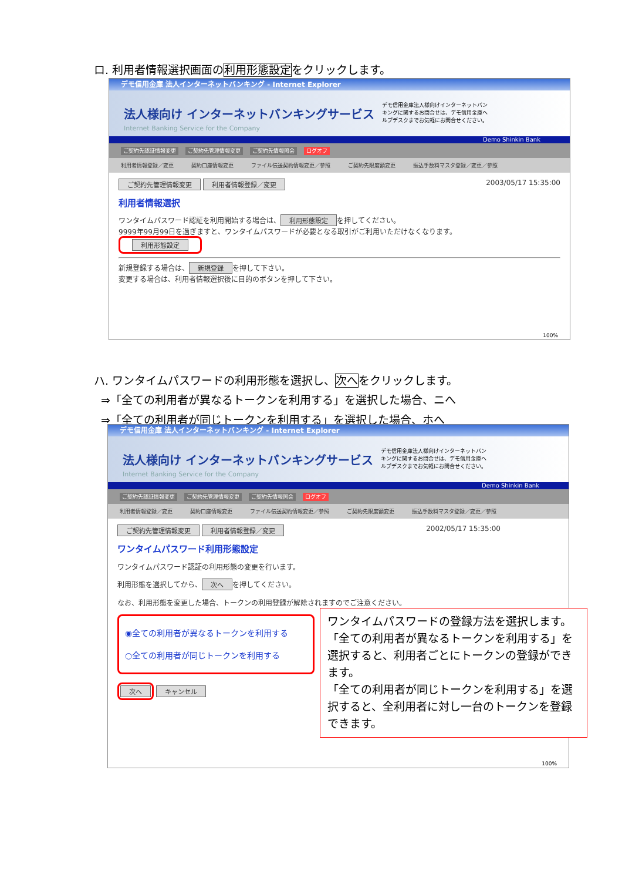ロ. 利用者情報選択画面の利用形態設定をクリックします。
デモ信用金庫 法人インターネットバンキング - Internet Explorer
法人様向け インターネットバンキングサービス
Internet Banking Service for the Company
デモ信用金庫法人様向けインターネットバンキングに関するお問合せは、デモ信用金庫ヘルプデスクまでお気軽にお問合せください。
Demo Shinkin Bank
ご契約先認証情報変更 ご契約先管理情報変更 ご契約先情報照会 ログオフ
利用者情報登録／変更 契約口座情報変更 ファイル伝送契約情報変更／参照 ご契約先限度額変更 振込手数料マスタ登録／変更／参照
ご契約先管理情報変更 利用者情報登録／変更 2003/05/17 15:35:00
利用者情報選択
ワンタイムパスワード認証を利用開始する場合は、 利用形態設定 を押してください。
9999年99月99日を過ぎますと、ワンタイムパスワードが必要となる取引がご利用いただけなくなります。
利用形態設定
新規登録する場合は、 新規登録 を押して下さい。
変更する場合は、利用者情報選択後に目的のボタンを押して下さい。
100%
ハ. ワンタイムパスワードの利用形態を選択し、次へをクリックします。
⇒「全ての利用者が異なるトークンを利用する」を選択した場合、ニへ
⇒「全ての利用者が同じトークンを利用する」を選択した場合、ホへ
デモ信用金庫 法人インターネットバンキング - Internet Explorer
法人様向け インターネットバンキングサービス
Internet Banking Service for the Company
デモ信用金庫法人様向けインターネットバンキングに関するお問合せは、デモ信用金庫ヘルプデスクまでお気軽にお問合せください。
Demo Shinkin Bank
ご契約先認証情報変更 ご契約先管理情報変更 ご契約先情報照会 ログオフ
利用者情報登録／変更 契約口座情報変更 ファイル伝送契約情報変更／参照 ご契約先限度額変更 振込手数料マスタ登録／変更／参照
ご契約先管理情報変更 利用者情報登録／変更 2002/05/17 15:35:00
ワンタイムパスワード利用形態設定
ワンタイムパスワード認証の利用形態の変更を行います。
利用形態を選択してから、 次へ を押してください。
なお、利用形態を変更した場合、トークンの利用登録が解除されますのでご注意ください。
◉全ての利用者が異なるトークンを利用する
○全ての利用者が同じトークンを利用する
次へ キャンセル
100%
ワンタイムパスワードの登録方法を選択します。「全ての利用者が異なるトークンを利用する」を選択すると、利用者ごとにトークンの登録ができます。
「全ての利用者が同じトークンを利用する」を選択すると、全利用者に対し一台のトークンを登録できます。